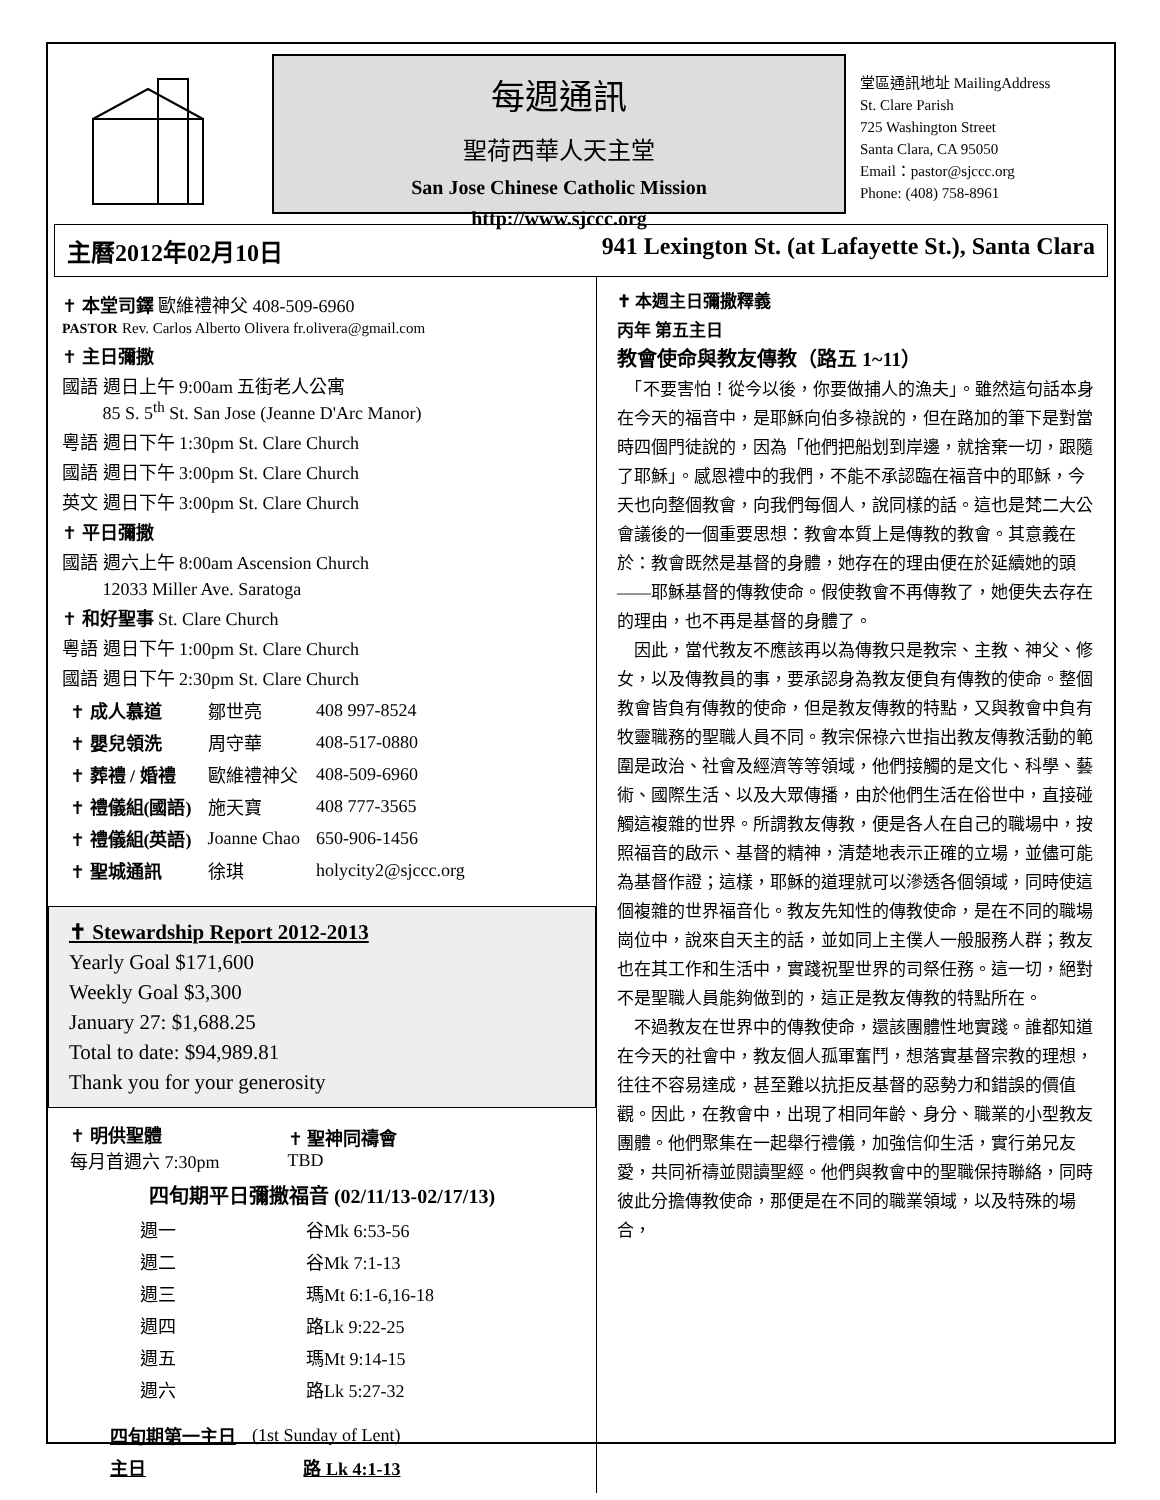每週通訊
聖荷西華人天主堂
San Jose Chinese Catholic Mission
http://www.sjccc.org
堂區通訊地址 MailingAddress
St. Clare Parish
725 Washington Street
Santa Clara, CA 95050
Email：pastor@sjccc.org
Phone: (408) 758-8961
主曆2012年02月10日 941 Lexington St. (at Lafayette St.), Santa Clara
✝ 本堂司鐸 歐維禮神父 408-509-6960
PASTOR Rev. Carlos Alberto Olivera fr.olivera@gmail.com
✝ 主日彌撒
國語 週日上午 9:00am 五街老人公寓
　　 85 S. 5<sup>th</sup> St. San Jose (Jeanne D'Arc Manor)
粵語 週日下午 1:30pm St. Clare Church
國語 週日下午 3:00pm St. Clare Church
英文 週日下午 3:00pm St. Clare Church
✝ 平日彌撒
國語 週六上午 8:00am Ascension Church
　　 12033 Miller Ave. Saratoga
✝ 和好聖事 St. Clare Church
粵語 週日下午 1:00pm St. Clare Church
國語 週日下午 2:30pm St. Clare Church
| ✝ 成人慕道 | 鄒世亮 | 408 997-8524 |
| ✝ 嬰兒領洗 | 周守華 | 408-517-0880 |
| ✝ 葬禮 / 婚禮 | 歐維禮神父 | 408-509-6960 |
| ✝ 禮儀組(國語) | 施天寶 | 408 777-3565 |
| ✝ 禮儀組(英語) | Joanne Chao | 650-906-1456 |
| ✝ 聖城通訊 | 徐琪 | holycity2@sjccc.org |
✝ Stewardship Report 2012-2013
Yearly Goal $171,600
Weekly Goal $3,300
January 27: $1,688.25
Total to date: $94,989.81
Thank you for your generosity
| ✝ 明供聖體 每月首週六 7:30pm | ✝ 聖神同禱會 TBD |
四旬期平日彌撒福音 (02/11/13-02/17/13)
| 週一 | 谷Mk 6:53-56 |
| 週二 | 谷Mk 7:1-13 |
| 週三 | 瑪Mt 6:1-6,16-18 |
| 週四 | 路Lk 9:22-25 |
| 週五 | 瑪Mt 9:14-15 |
| 週六 | 路Lk 5:27-32 |
| 四旬期第一主日 | (1st Sunday of Lent) |
| 主日 | 路 Lk 4:1-13 |
✝ 本週主日彌撒釋義
丙年 第五主日
教會使命與教友傳教（路五 1~11）
　「不要害怕！從今以後，你要做捕人的漁夫」。雖然這句話本身在今天的福音中，是耶穌向伯多祿說的，但在路加的筆下是對當時四個門徒說的，因為「他們把船划到岸邊，就捨棄一切，跟隨了耶穌」。感恩禮中的我們，不能不承認臨在福音中的耶穌，今天也向整個教會，向我們每個人，說同樣的話。這也是梵二大公會議後的一個重要思想：教會本質上是傳教的教會。其意義在於：教會既然是基督的身體，她存在的理由便在於延續她的頭——耶穌基督的傳教使命。假使教會不再傳教了，她便失去存在的理由，也不再是基督的身體了。
　因此，當代教友不應該再以為傳教只是教宗、主教、神父、修女，以及傳教員的事，要承認身為教友便負有傳教的使命。整個教會皆負有傳教的使命，但是教友傳教的特點，又與教會中負有牧靈職務的聖職人員不同。教宗保祿六世指出教友傳教活動的範圍是政治、社會及經濟等等領域，他們接觸的是文化、科學、藝術、國際生活、以及大眾傳播，由於他們生活在俗世中，直接碰觸這複雜的世界。所謂教友傳教，便是各人在自己的職場中，按照福音的啟示、基督的精神，清楚地表示正確的立場，並儘可能為基督作證；這樣，耶穌的道理就可以滲透各個領域，同時使這個複雜的世界福音化。教友先知性的傳教使命，是在不同的職場崗位中，說來自天主的話，並如同上主僕人一般服務人群；教友也在其工作和生活中，實踐祝聖世界的司祭任務。這一切，絕對不是聖職人員能夠做到的，這正是教友傳教的特點所在。
　不過教友在世界中的傳教使命，還該團體性地實踐。誰都知道在今天的社會中，教友個人孤軍奮鬥，想落實基督宗教的理想，往往不容易達成，甚至難以抗拒反基督的惡勢力和錯誤的價值觀。因此，在教會中，出現了相同年齡、身分、職業的小型教友團體。他們聚集在一起舉行禮儀，加強信仰生活，實行弟兄友愛，共同祈禱並閱讀聖經。他們與教會中的聖職保持聯絡，同時彼此分擔傳教使命，那便是在不同的職業領域，以及特殊的場合，